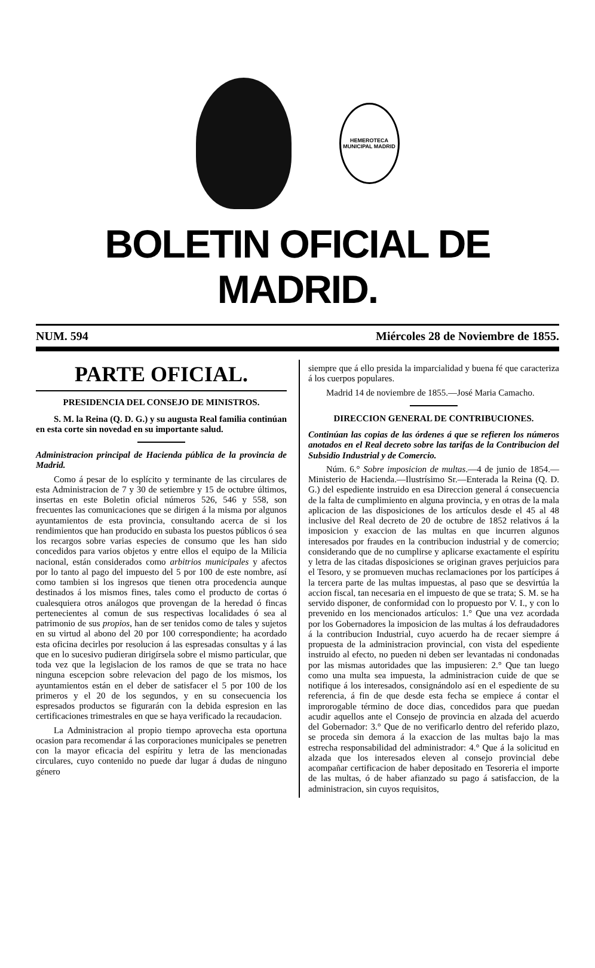HEMEROTECA MUNICIPAL MADRID
BOLETIN OFICIAL DE MADRID.
NUM. 594 Miércoles 28 de Noviembre de 1855.
PARTE OFICIAL.
PRESIDENCIA DEL CONSEJO DE MINISTROS.
S. M. la Reina (Q. D. G.) y su augusta Real familia continúan en esta corte sin novedad en su importante salud.
Administracion principal de Hacienda pública de la provincia de Madrid.
Como á pesar de lo esplícito y terminante de las circulares de esta Administracion de 7 y 30 de setiembre y 15 de octubre últimos, insertas en este Boletin oficial números 526, 546 y 558, son frecuentes las comunicaciones que se dirigen á la misma por algunos ayuntamientos de esta provincia, consultando acerca de si los rendimientos que han producido en subasta los puestos públicos ó sea los recargos sobre varias especies de consumo que les han sido concedidos para varios objetos y entre ellos el equipo de la Milicia nacional, están considerados como arbitrios municipales y afectos por lo tanto al pago del impuesto del 5 por 100 de este nombre, así como tambien si los ingresos que tienen otra procedencia aunque destinados á los mismos fines, tales como el producto de cortas ó cualesquiera otros análogos que provengan de la heredad ó fincas pertenecientes al comun de sus respectivas localidades ó sea al patrimonio de sus propios, han de ser tenidos como de tales y sujetos en su virtud al abono del 20 por 100 correspondiente; ha acordado esta oficina decirles por resolucion á las espresadas consultas y á las que en lo sucesivo pudieran dirigírsela sobre el mismo particular, que toda vez que la legislacion de los ramos de que se trata no hace ninguna escepcion sobre relevacion del pago de los mismos, los ayuntamientos están en el deber de satisfacer el 5 por 100 de los primeros y el 20 de los segundos, y en su consecuencia los espresados productos se figurarán con la debida espresion en las certificaciones trimestrales en que se haya verificado la recaudacion.
La Administracion al propio tiempo aprovecha esta oportuna ocasion para recomendar á las corporaciones municipales se penetren con la mayor eficacia del espíritu y letra de las mencionadas circulares, cuyo contenido no puede dar lugar á dudas de ninguno género
siempre que á ello presida la imparcialidad y buena fé que caracteriza á los cuerpos populares.
Madrid 14 de noviembre de 1855.—José Maria Camacho.
DIRECCION GENERAL DE CONTRIBUCIONES.
Continúan las copias de las órdenes á que se refieren los números anotados en el Real decreto sobre las tarifas de la Contribucion del Subsidio Industrial y de Comercio.
Núm. 6.° Sobre imposicion de multas.—4 de junio de 1854.—Ministerio de Hacienda.—Ilustrísimo Sr.—Enterada la Reina (Q. D. G.) del espediente instruido en esa Direccion general á consecuencia de la falta de cumplimiento en alguna provincia, y en otras de la mala aplicacion de las disposiciones de los artículos desde el 45 al 48 inclusive del Real decreto de 20 de octubre de 1852 relativos á la imposicion y exaccion de las multas en que incurren algunos interesados por fraudes en la contribucion industrial y de comercio; considerando que de no cumplirse y aplicarse exactamente el espíritu y letra de las citadas disposiciones se originan graves perjuicios para el Tesoro, y se promueven muchas reclamaciones por los partícipes á la tercera parte de las multas impuestas, al paso que se desvirtúa la accion fiscal, tan necesaria en el impuesto de que se trata; S. M. se ha servido disponer, de conformidad con lo propuesto por V. I., y con lo prevenido en los mencionados artículos: 1.° Que una vez acordada por los Gobernadores la imposicion de las multas á los defraudadores á la contribucion Industrial, cuyo acuerdo ha de recaer siempre á propuesta de la administracion provincial, con vista del espediente instruido al efecto, no pueden ni deben ser levantadas ni condonadas por las mismas autoridades que las impusieren: 2.° Que tan luego como una multa sea impuesta, la administracion cuide de que se notifique á los interesados, consignándolo así en el espediente de su referencia, á fin de que desde esta fecha se empiece á contar el improrogable término de doce dias, concedidos para que puedan acudir aquellos ante el Consejo de provincia en alzada del acuerdo del Gobernador: 3.° Que de no verificarlo dentro del referido plazo, se proceda sin demora á la exaccion de las multas bajo la mas estrecha responsabilidad del administrador: 4.° Que á la solicitud en alzada que los interesados eleven al consejo provincial debe acompañar certificacion de haber depositado en Tesoreria el importe de las multas, ó de haber afianzado su pago á satisfaccion, de la administracion, sin cuyos requisitos,